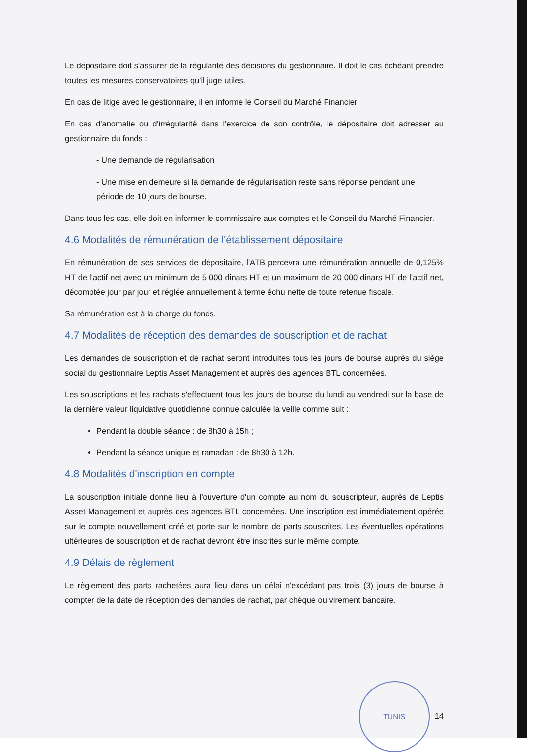Le dépositaire doit s'assurer de la régularité des décisions du gestionnaire. Il doit le cas échéant prendre toutes les mesures conservatoires qu'il juge utiles.
En cas de litige avec le gestionnaire, il en informe le Conseil du Marché Financier.
En cas d'anomalie ou d'irrégularité dans l'exercice de son contrôle, le dépositaire doit adresser au gestionnaire du fonds :
- Une demande de régularisation
- Une mise en demeure si la demande de régularisation reste sans réponse pendant une période de 10 jours de bourse.
Dans tous les cas, elle doit en informer le commissaire aux comptes et le Conseil du Marché Financier.
4.6 Modalités de rémunération de l'établissement dépositaire
En rémunération de ses services de dépositaire, l'ATB percevra une rémunération annuelle de 0,125% HT de l'actif net avec un minimum de 5 000 dinars HT et un maximum de 20 000 dinars HT de l'actif net, décomptée jour par jour et réglée annuellement à terme échu nette de toute retenue fiscale.
Sa rémunération est à la charge du fonds.
4.7 Modalités de réception des demandes de souscription et de rachat
Les demandes de souscription et de rachat seront introduites tous les jours de bourse auprès du siège social du gestionnaire Leptis Asset Management et auprès des agences BTL concernées.
Les souscriptions et les rachats s'effectuent tous les jours de bourse du lundi au vendredi sur la base de la dernière valeur liquidative quotidienne connue calculée la veille comme suit :
Pendant la double séance : de 8h30 à 15h ;
Pendant la séance unique et ramadan : de 8h30 à 12h.
4.8 Modalités d'inscription en compte
La souscription initiale donne lieu à l'ouverture d'un compte au nom du souscripteur, auprès de Leptis Asset Management et auprès des agences BTL concernées. Une inscription est immédiatement opérée sur le compte nouvellement créé et porte sur le nombre de parts souscrites. Les éventuelles opérations ultérieures de souscription et de rachat devront être inscrites sur le même compte.
4.9 Délais de règlement
Le règlement des parts rachetées aura lieu dans un délai n'excédant pas trois (3) jours de bourse à compter de la date de réception des demandes de rachat, par chèque ou virement bancaire.
TUNIS 14